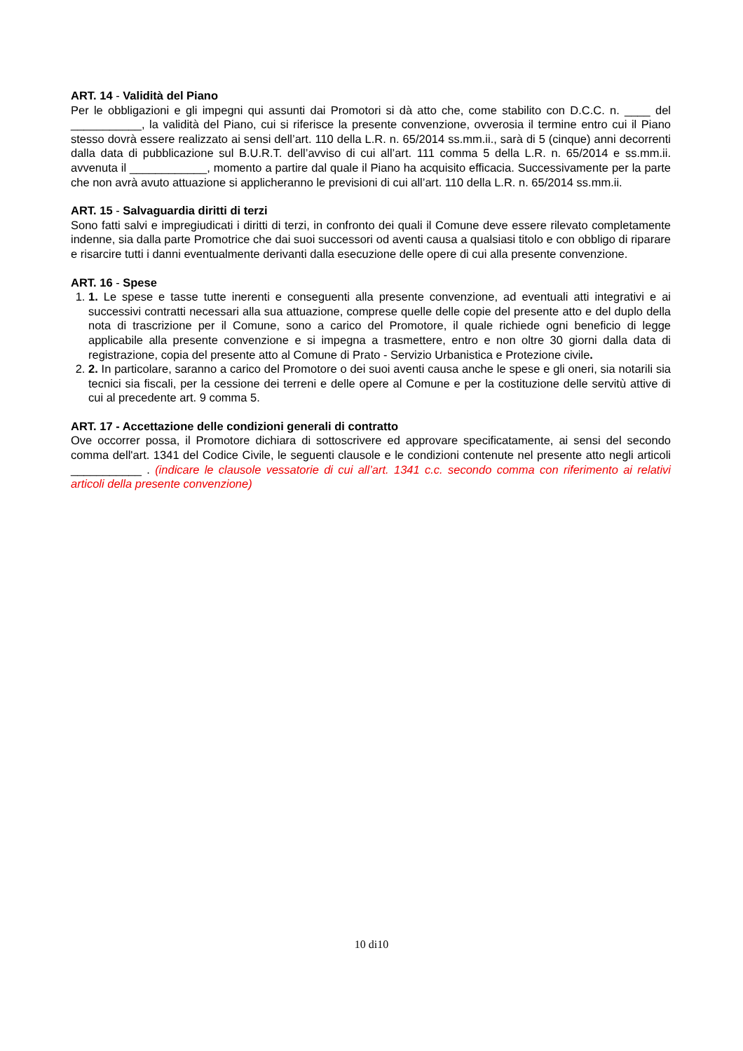ART. 14 - Validità del Piano
Per le obbligazioni e gli impegni qui assunti dai Promotori si dà atto che, come stabilito con D.C.C. n. ____ del ___________, la validità del Piano, cui si riferisce la presente convenzione, ovverosia il termine entro cui il Piano stesso dovrà essere realizzato ai sensi dell’art. 110 della L.R. n. 65/2014 ss.mm.ii., sarà di 5 (cinque) anni decorrenti dalla data di pubblicazione sul B.U.R.T. dell’avviso di cui all’art. 111 comma 5 della L.R. n. 65/2014 e ss.mm.ii. avvenuta il ____________, momento a partire dal quale il Piano ha acquisito efficacia. Successivamente per la parte che non avrà avuto attuazione si applicheranno le previsioni di cui all’art. 110 della L.R. n. 65/2014 ss.mm.ii.
ART. 15 - Salvaguardia diritti di terzi
Sono fatti salvi e impregiudicati i diritti di terzi, in confronto dei quali il Comune deve essere rilevato completamente indenne, sia dalla parte Promotrice che dai suoi successori od aventi causa a qualsiasi titolo e con obbligo di riparare e risarcire tutti i danni eventualmente derivanti dalla esecuzione delle opere di cui alla presente convenzione.
ART. 16 - Spese
1. 1. Le spese e tasse tutte inerenti e conseguenti alla presente convenzione, ad eventuali atti integrativi e ai successivi contratti necessari alla sua attuazione, comprese quelle delle copie del presente atto e del duplo della nota di trascrizione per il Comune, sono a carico del Promotore, il quale richiede ogni beneficio di legge applicabile alla presente convenzione e si impegna a trasmettere, entro e non oltre 30 giorni dalla data di registrazione, copia del presente atto al Comune di Prato - Servizio Urbanistica e Protezione civile.
2. 2. In particolare, saranno a carico del Promotore o dei suoi aventi causa anche le spese e gli oneri, sia notarili sia tecnici sia fiscali, per la cessione dei terreni e delle opere al Comune e per la costituzione delle servitù attive di cui al precedente art. 9 comma 5.
ART. 17 - Accettazione delle condizioni generali di contratto
Ove occorrer possa, il Promotore dichiara di sottoscrivere ed approvare specificatamente, ai sensi del secondo comma dell'art. 1341 del Codice Civile, le seguenti clausole e le condizioni contenute nel presente atto negli articoli ___________ . (indicare le clausole vessatorie di cui all’art. 1341 c.c. secondo comma con riferimento ai relativi articoli della presente convenzione)
10 di10